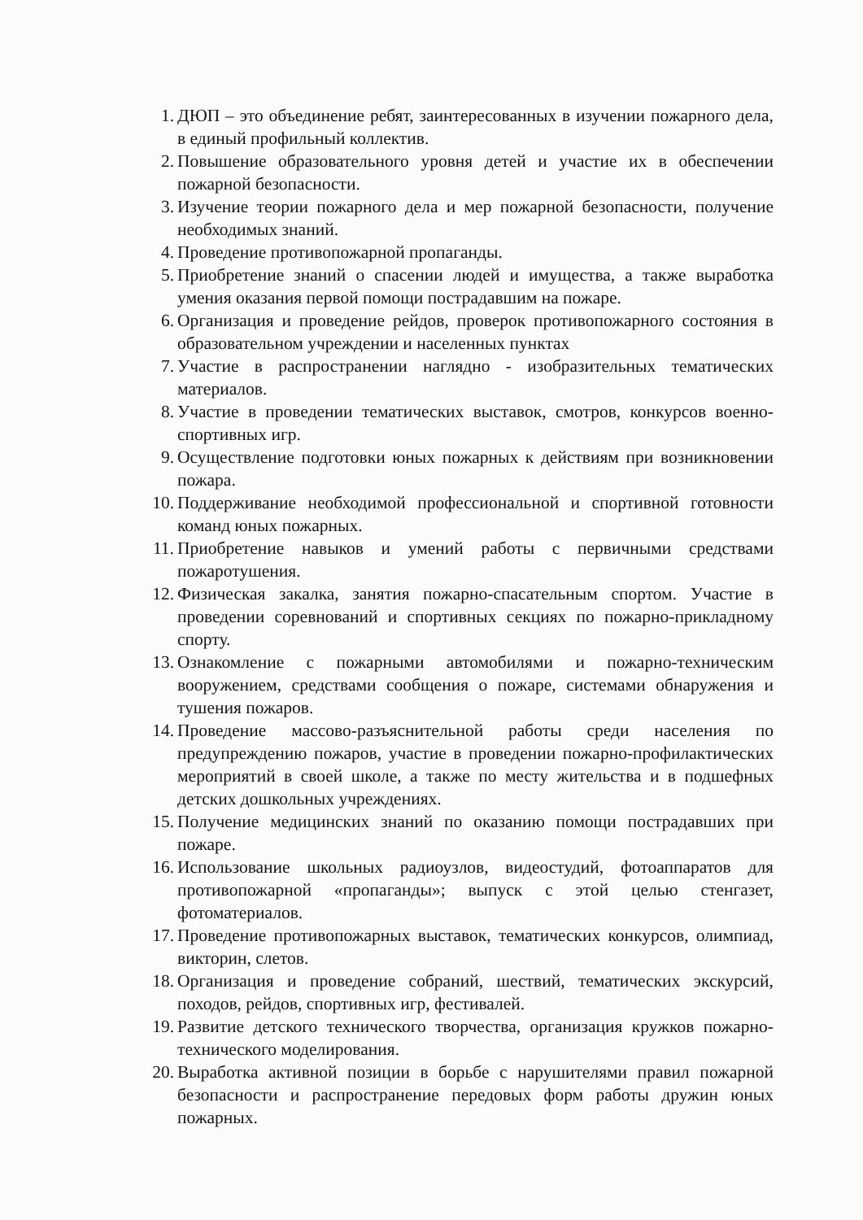1. ДЮП – это объединение ребят, заинтересованных в изучении пожарного дела, в единый профильный коллектив.
2. Повышение образовательного уровня детей и участие их в обеспечении пожарной безопасности.
3. Изучение теории пожарного дела и мер пожарной безопасности, получение необходимых знаний.
4. Проведение противопожарной пропаганды.
5. Приобретение знаний о спасении людей и имущества, а также выработка умения оказания первой помощи пострадавшим на пожаре.
6. Организация и проведение рейдов, проверок противопожарного состояния в образовательном учреждении и населенных пунктах
7. Участие в распространении наглядно - изобразительных тематических материалов.
8. Участие в проведении тематических выставок, смотров, конкурсов военно-спортивных игр.
9. Осуществление подготовки юных пожарных к действиям при возникновении пожара.
10. Поддерживание необходимой профессиональной и спортивной готовности команд юных пожарных.
11. Приобретение навыков и умений работы с первичными средствами пожаротушения.
12. Физическая закалка, занятия пожарно-спасательным спортом. Участие в проведении соревнований и спортивных секциях по пожарно-прикладному спорту.
13. Ознакомление с пожарными автомобилями и пожарно-техническим вооружением, средствами сообщения о пожаре, системами обнаружения и тушения пожаров.
14. Проведение массово-разъяснительной работы среди населения по предупреждению пожаров, участие в проведении пожарно-профилактических мероприятий в своей школе, а также по месту жительства и в подшефных детских дошкольных учреждениях.
15. Получение медицинских знаний по оказанию помощи пострадавших при пожаре.
16. Использование школьных радиоузлов, видеостудий, фотоаппаратов для противопожарной «пропаганды»; выпуск с этой целью стенгазет, фотоматериалов.
17. Проведение противопожарных выставок, тематических конкурсов, олимпиад, викторин, слетов.
18. Организация и проведение собраний, шествий, тематических экскурсий, походов, рейдов, спортивных игр, фестивалей.
19. Развитие детского технического творчества, организация кружков пожарно-технического моделирования.
20. Выработка активной позиции в борьбе с нарушителями правил пожарной безопасности и распространение передовых форм работы дружин юных пожарных.